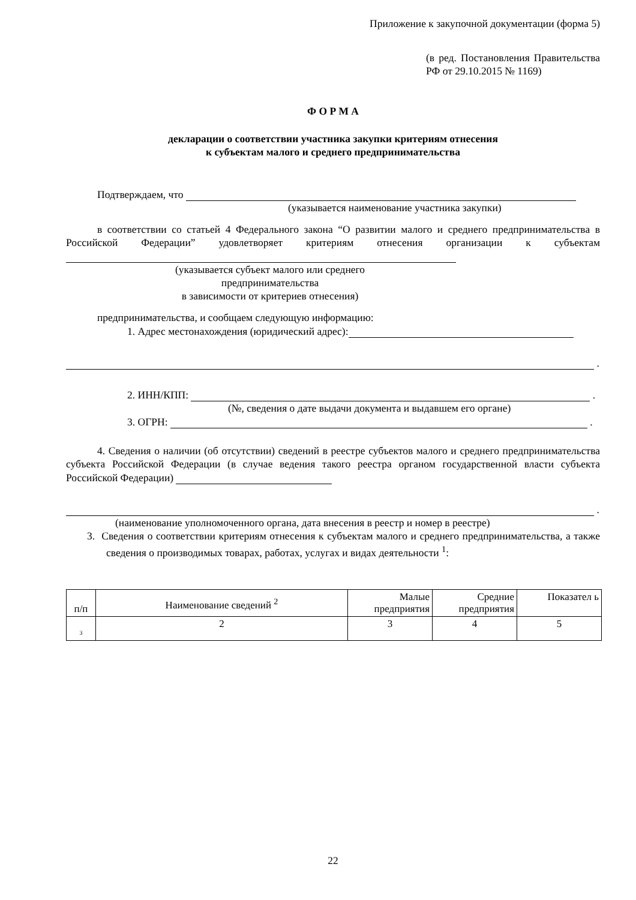Приложение к закупочной документации (форма 5)
(в ред. Постановления Правительства РФ от 29.10.2015 № 1169)
Ф О Р М А
декларации о соответствии участника закупки критериям отнесения
к субъектам малого и среднего предпринимательства
Подтверждаем, что
(указывается наименование участника закупки)
в соответствии со статьей 4 Федерального закона “О развитии малого и среднего предпринимательства в Российской Федерации” удовлетворяет критериям отнесения организации к субъектам
(указывается субъект малого или среднего предпринимательства
в зависимости от критериев отнесения)
предпринимательства, и сообщаем следующую информацию:
1. Адрес местонахождения (юридический адрес):
.
2. ИНН/КПП: .
(№, сведения о дате выдачи документа и выдавшем его органе)
3. ОГРН: .
4. Сведения о наличии (об отсутствии) сведений в реестре субъектов малого и среднего предпринимательства субъекта Российской Федерации (в случае ведения такого реестра органом государственной власти субъекта Российской Федерации)
.
(наименование уполномоченного органа, дата внесения в реестр и номер в реестре)
3. Сведения о соответствии критериям отнесения к субъектам малого и среднего предпринимательства, а также сведения о производимых товарах, работах, услугах и видах деятельности <sup>1</sup>:
| п/п | Наименование сведений <sup>2</sup> | Малые предприятия | Средние предприятия | Показател ь |
| 3 | 2 | 3 | 4 | 5 |
22